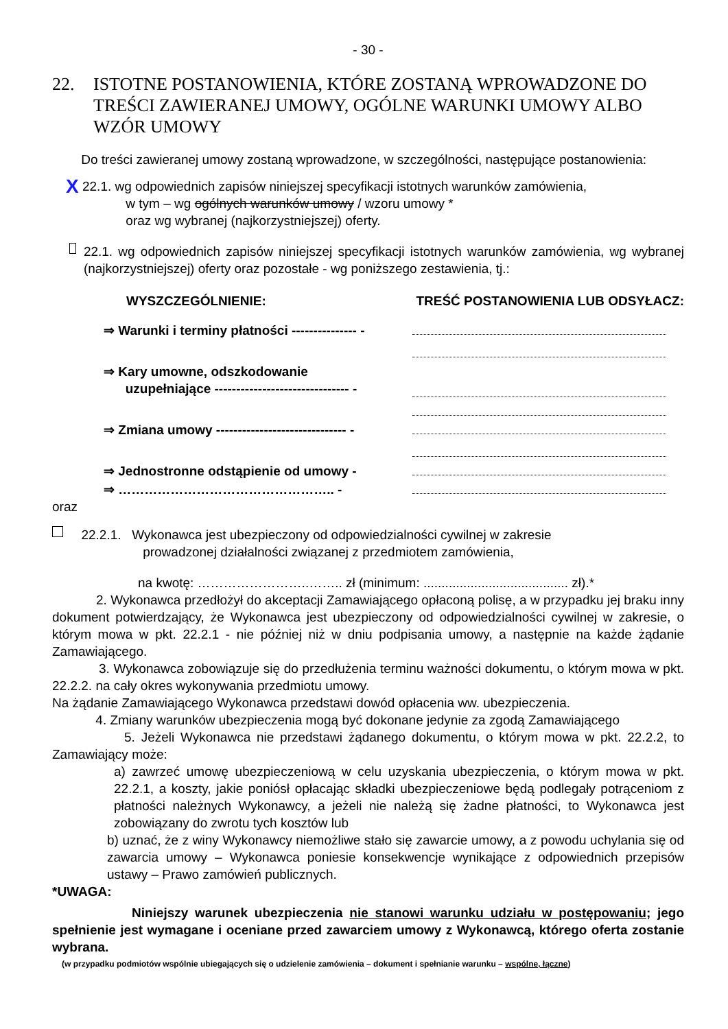- 30 -
22. ISTOTNE POSTANOWIENIA, KTÓRE ZOSTANĄ WPROWADZONE DO TREŚCI ZAWIERANEJ UMOWY, OGÓLNE WARUNKI UMOWY ALBO WZÓR UMOWY
Do treści zawieranej umowy zostaną wprowadzone, w szczególności, następujące postanowienia:
X
22.1. wg odpowiednich zapisów niniejszej specyfikacji istotnych warunków zamówienia,
w tym – wg ogólnych warunków umowy / wzoru umowy *
oraz wg wybranej (najkorzystniejszej) oferty.
22.1. wg odpowiednich zapisów niniejszej specyfikacji istotnych warunków zamówienia, wg wybranej (najkorzystniejszej) oferty oraz pozostałe - wg poniższego zestawienia, tj.:
WYSZCZEGÓLNIENIE: TREŚĆ POSTANOWIENIA LUB ODSYŁACZ:
⇒ Warunki i terminy płatności --------------- -
⇒ Kary umowne, odszkodowanie
uzupełniające ------------------------------- -
⇒ Zmiana umowy ------------------------------ -
⇒ Jednostronne odstąpienie od umowy -
⇒ ………………………………………….. -
oraz
22.2.1. Wykonawca jest ubezpieczony od odpowiedzialności cywilnej w zakresie
prowadzonej działalności związanej z przedmiotem zamówienia,
na kwotę: ……………………..…….. zł (minimum: ........................................ zł).*
2. Wykonawca przedłożył do akceptacji Zamawiającego opłaconą polisę, a w przypadku jej braku inny dokument potwierdzający, że Wykonawca jest ubezpieczony od odpowiedzialności cywilnej w zakresie, o którym mowa w pkt. 22.2.1 - nie później niż w dniu podpisania umowy, a następnie na każde żądanie Zamawiającego.
3. Wykonawca zobowiązuje się do przedłużenia terminu ważności dokumentu, o którym mowa w pkt. 22.2.2. na cały okres wykonywania przedmiotu umowy.
Na żądanie Zamawiającego Wykonawca przedstawi dowód opłacenia ww. ubezpieczenia.
4. Zmiany warunków ubezpieczenia mogą być dokonane jedynie za zgodą Zamawiającego
5. Jeżeli Wykonawca nie przedstawi żądanego dokumentu, o którym mowa w pkt. 22.2.2, to Zamawiający może:
a) zawrzeć umowę ubezpieczeniową w celu uzyskania ubezpieczenia, o którym mowa w pkt. 22.2.1, a koszty, jakie poniósł opłacając składki ubezpieczeniowe będą podlegały potrąceniom z płatności należnych Wykonawcy, a jeżeli nie należą się żadne płatności, to Wykonawca jest zobowiązany do zwrotu tych kosztów lub
b) uznać, że z winy Wykonawcy niemożliwe stało się zawarcie umowy, a z powodu uchylania się od zawarcia umowy – Wykonawca poniesie konsekwencje wynikające z odpowiednich przepisów ustawy – Prawo zamówień publicznych.
*UWAGA:
Niniejszy warunek ubezpieczenia nie stanowi warunku udziału w postępowaniu; jego spełnienie jest wymagane i oceniane przed zawarciem umowy z Wykonawcą, którego oferta zostanie wybrana.
(w przypadku podmiotów wspólnie ubiegających się o udzielenie zamówienia – dokument i spełnianie warunku – wspólne, łączne)